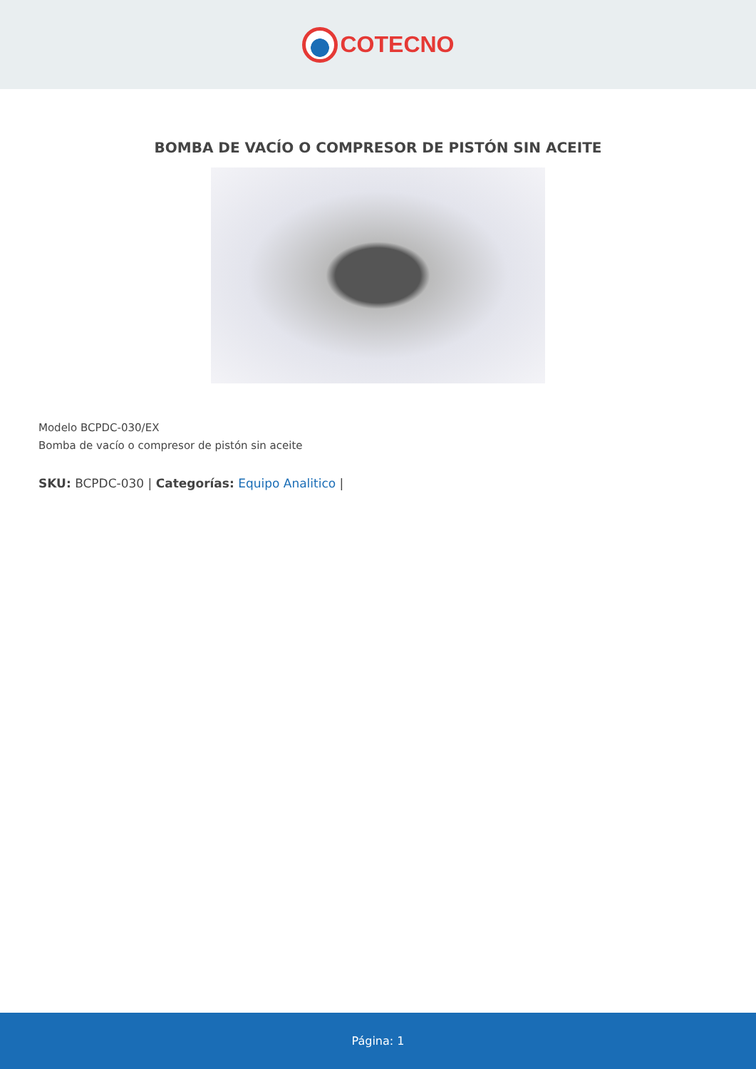COTECNO
BOMBA DE VACÍO O COMPRESOR DE PISTÓN SIN ACEITE
Modelo BCPDC-030/EX
Bomba de vacío o compresor de pistón sin aceite
SKU: BCPDC-030 | Categorías: Equipo Analitico |
Página: 1